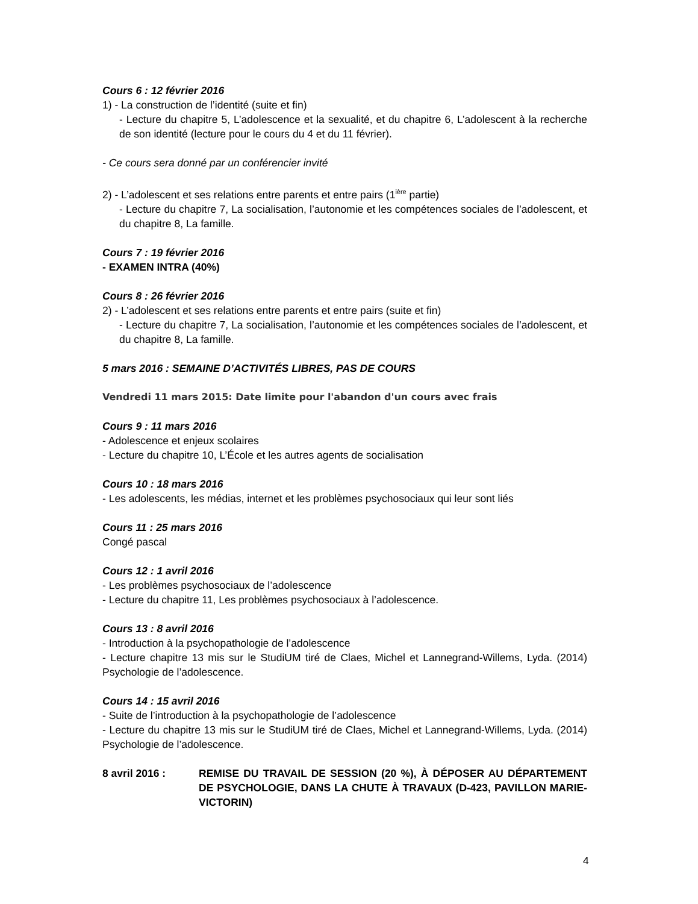Cours 6 : 12 février 2016
1) - La construction de l’identité (suite et fin)
- Lecture du chapitre 5, L’adolescence et la sexualité, et du chapitre 6, L’adolescent à la recherche de son identité (lecture pour le cours du 4 et du 11 février).
- Ce cours sera donné par un conférencier invité
2) - L’adolescent et ses relations entre parents et entre pairs (1<sup>ière</sup> partie)
- Lecture du chapitre 7, La socialisation, l’autonomie et les compétences sociales de l’adolescent, et du chapitre 8, La famille.
Cours 7 : 19 février 2016
- EXAMEN INTRA (40%)
Cours 8 : 26 février 2016
2) - L’adolescent et ses relations entre parents et entre pairs (suite et fin)
- Lecture du chapitre 7, La socialisation, l’autonomie et les compétences sociales de l’adolescent, et du chapitre 8, La famille.
5 mars 2016 : SEMAINE D’ACTIVITÉS LIBRES, PAS DE COURS
Vendredi 11 mars 2015: Date limite pour l'abandon d'un cours avec frais
Cours 9 : 11 mars 2016
- Adolescence et enjeux scolaires
- Lecture du chapitre 10, L’École et les autres agents de socialisation
Cours 10 : 18 mars 2016
- Les adolescents, les médias, internet et les problèmes psychosociaux qui leur sont liés
Cours 11 : 25 mars 2016
Congé pascal
Cours 12 : 1 avril 2016
- Les problèmes psychosociaux de l’adolescence
- Lecture du chapitre 11, Les problèmes psychosociaux à l’adolescence.
Cours 13 : 8 avril 2016
- Introduction à la psychopathologie de l’adolescence
- Lecture chapitre 13 mis sur le StudiUM tiré de Claes, Michel et Lannegrand-Willems, Lyda. (2014) Psychologie de l’adolescence.
Cours 14 : 15 avril 2016
- Suite de l’introduction à la psychopathologie de l’adolescence
- Lecture du chapitre 13 mis sur le StudiUM tiré de Claes, Michel et Lannegrand-Willems, Lyda. (2014) Psychologie de l’adolescence.
8 avril 2016 : REMISE DU TRAVAIL DE SESSION (20 %), À DÉPOSER AU DÉPARTEMENT DE PSYCHOLOGIE, DANS LA CHUTE À TRAVAUX (D-423, PAVILLON MARIE-VICTORIN)
4